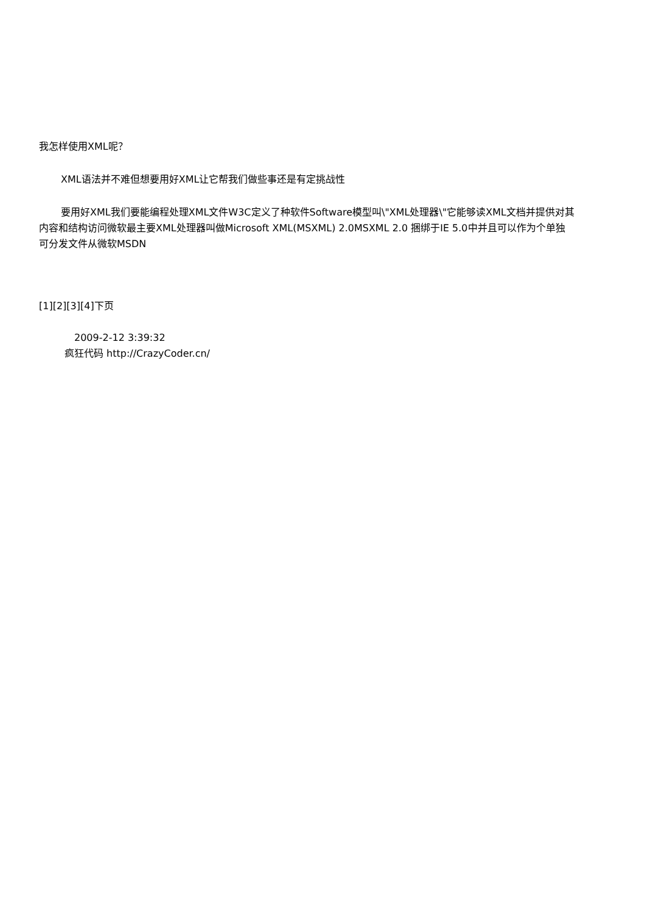我怎样使用XML呢？
XML语法并不难但想要用好XML让它帮我们做些事还是有定挑战性
要用好XML我们要能编程处理XML文件W3C定义了种软件Software模型叫\"XML处理器\"它能够读XML文档并提供对其内容和结构访问微软最主要XML处理器叫做Microsoft XML(MSXML) 2.0MSXML 2.0 捆绑于IE 5.0中并且可以作为个单独可分发文件从微软MSDN
[1][2][3][4]下页
2009-2-12 3:39:32
疯狂代码 http://CrazyCoder.cn/